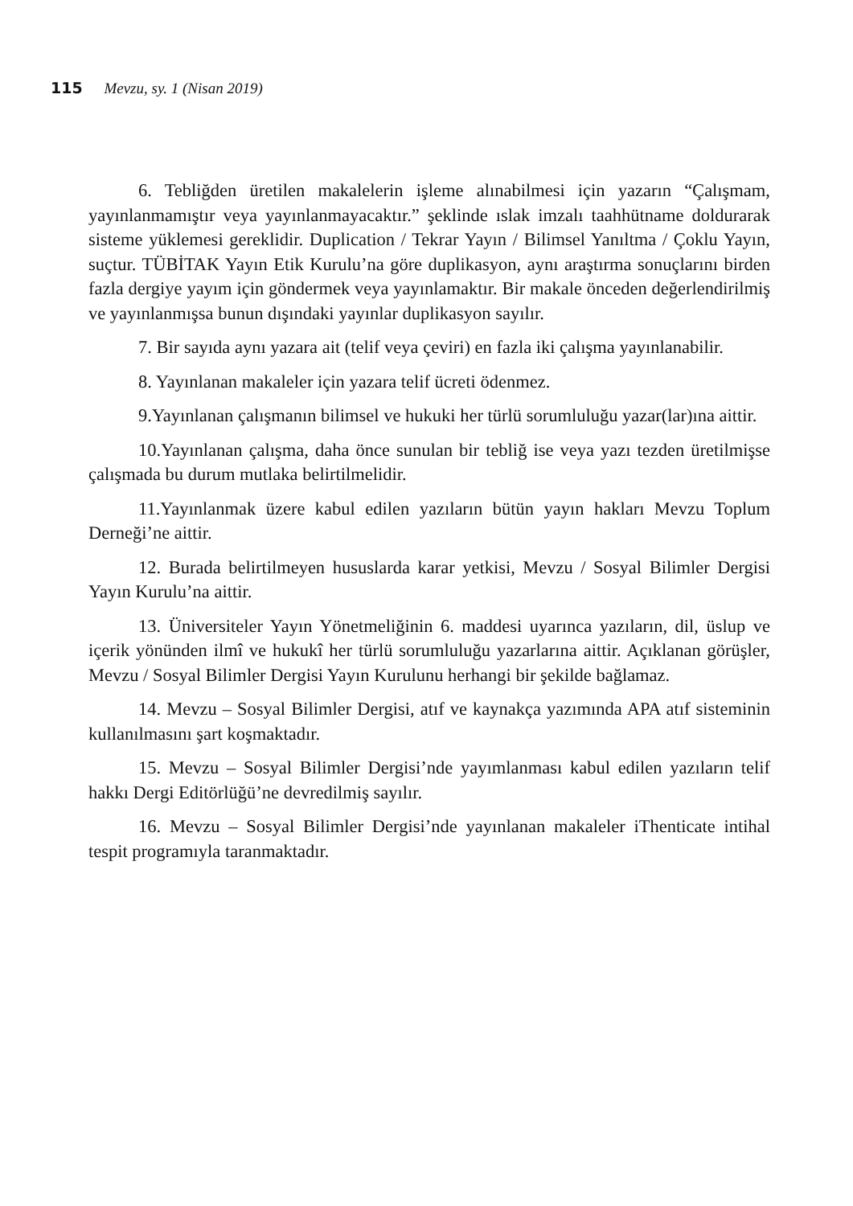115 Mevzu, sy. 1 (Nisan 2019)
6. Tebliğden üretilen makalelerin işleme alınabilmesi için yazarın “Çalışmam, yayınlanmamıştır veya yayınlanmayacaktır.” şeklinde ıslak imzalı taahhütname doldurarak sisteme yüklemesi gereklidir. Duplication / Tekrar Yayın / Bilimsel Yanıltma / Çoklu Yayın, suçtur. TÜBİTAK Yayın Etik Kurulu’na göre duplikasyon, aynı araştırma sonuçlarını birden fazla dergiye yayım için göndermek veya yayınlamaktır. Bir makale önceden değerlendirilmiş ve yayınlanmışsa bunun dışındaki yayınlar duplikasyon sayılır.
7. Bir sayıda aynı yazara ait (telif veya çeviri) en fazla iki çalışma yayınlanabilir.
8. Yayınlanan makaleler için yazara telif ücreti ödenmez.
9.Yayınlanan çalışmanın bilimsel ve hukuki her türlü sorumluluğu yazar(lar)ına aittir.
10.Yayınlanan çalışma, daha önce sunulan bir tebliğ ise veya yazı tezden üretilmişse çalışmada bu durum mutlaka belirtilmelidir.
11.Yayınlanmak üzere kabul edilen yazıların bütün yayın hakları Mevzu Toplum Derneği’ne aittir.
12. Burada belirtilmeyen hususlarda karar yetkisi, Mevzu / Sosyal Bilimler Dergisi Yayın Kurulu’na aittir.
13. Üniversiteler Yayın Yönetmeliğinin 6. maddesi uyarınca yazıların, dil, üslup ve içerik yönünden ilmî ve hukukî her türlü sorumluluğu yazarlarına aittir. Açıklanan görüşler, Mevzu / Sosyal Bilimler Dergisi Yayın Kurulunu herhangi bir şekilde bağlamaz.
14. Mevzu – Sosyal Bilimler Dergisi, atıf ve kaynakça yazımında APA atıf sisteminin kullanılmasını şart koşmaktadır.
15. Mevzu – Sosyal Bilimler Dergisi’nde yayımlanması kabul edilen yazıların telif hakkı Dergi Editörlüğü’ne devredilmiş sayılır.
16. Mevzu – Sosyal Bilimler Dergisi’nde yayınlanan makaleler iThenticate intihal tespit programıyla taranmaktadır.